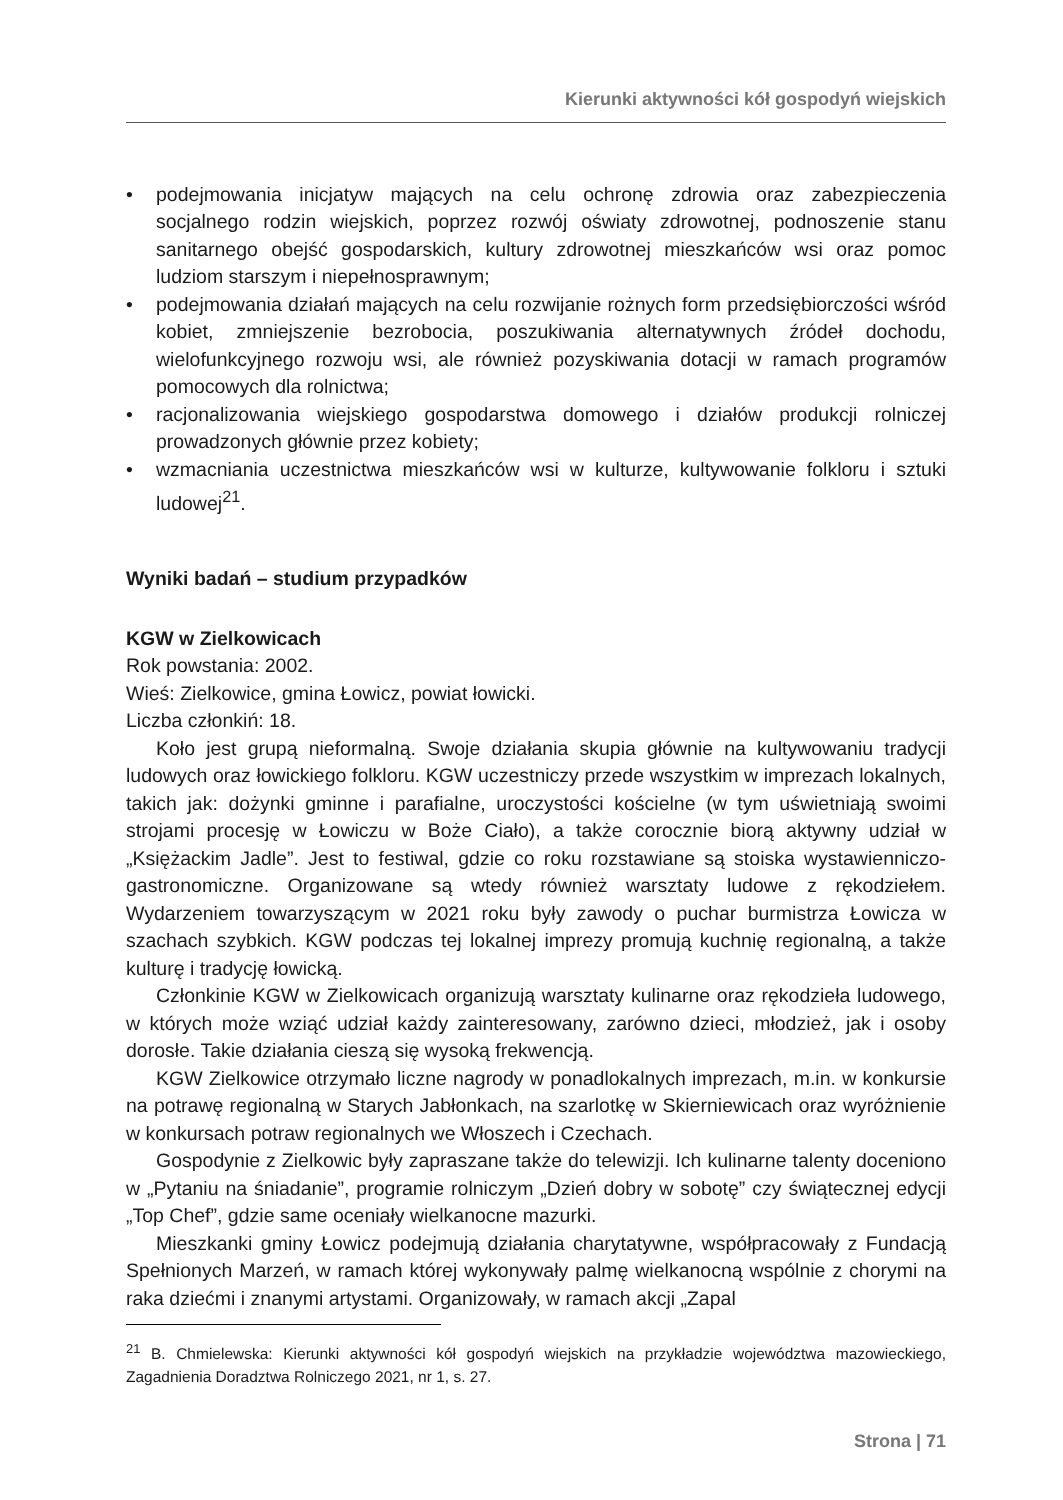Kierunki aktywności kół gospodyń wiejskich
• podejmowania inicjatyw mających na celu ochronę zdrowia oraz zabezpieczenia socjalnego rodzin wiejskich, poprzez rozwój oświaty zdrowotnej, podnoszenie stanu sanitarnego obejść gospodarskich, kultury zdrowotnej mieszkańców wsi oraz pomoc ludziom starszym i niepełnosprawnym;
• podejmowania działań mających na celu rozwijanie rożnych form przedsiębiorczości wśród kobiet, zmniejszenie bezrobocia, poszukiwania alternatywnych źródeł dochodu, wielofunkcyjnego rozwoju wsi, ale również pozyskiwania dotacji w ramach programów pomocowych dla rolnictwa;
• racjonalizowania wiejskiego gospodarstwa domowego i działów produkcji rolniczej prowadzonych głównie przez kobiety;
• wzmacniania uczestnictwa mieszkańców wsi w kulturze, kultywowanie folkloru i sztuki ludowej<sup>21</sup>.
Wyniki badań – studium przypadków
KGW w Zielkowicach
Rok powstania: 2002.
Wieś: Zielkowice, gmina Łowicz, powiat łowicki.
Liczba członkiń: 18.
Koło jest grupą nieformalną. Swoje działania skupia głównie na kultywowaniu tradycji ludowych oraz łowickiego folkloru. KGW uczestniczy przede wszystkim w imprezach lokalnych, takich jak: dożynki gminne i parafialne, uroczystości kościelne (w tym uświetniają swoimi strojami procesję w Łowiczu w Boże Ciało), a także corocznie biorą aktywny udział w „Księżackim Jadle”. Jest to festiwal, gdzie co roku rozstawiane są stoiska wystawienniczo-gastronomiczne. Organizowane są wtedy również warsztaty ludowe z rękodziełem. Wydarzeniem towarzyszącym w 2021 roku były zawody o puchar burmistrza Łowicza w szachach szybkich. KGW podczas tej lokalnej imprezy promują kuchnię regionalną, a także kulturę i tradycję łowicką.
Członkinie KGW w Zielkowicach organizują warsztaty kulinarne oraz rękodzieła ludowego, w których może wziąć udział każdy zainteresowany, zarówno dzieci, młodzież, jak i osoby dorosłe. Takie działania cieszą się wysoką frekwencją.
KGW Zielkowice otrzymało liczne nagrody w ponadlokalnych imprezach, m.in. w konkursie na potrawę regionalną w Starych Jabłonkach, na szarlotkę w Skierniewicach oraz wyróżnienie w konkursach potraw regionalnych we Włoszech i Czechach.
Gospodynie z Zielkowic były zapraszane także do telewizji. Ich kulinarne talenty doceniono w „Pytaniu na śniadanie”, programie rolniczym „Dzień dobry w sobotę” czy świątecznej edycji „Top Chef”, gdzie same oceniały wielkanocne mazurki.
Mieszkanki gminy Łowicz podejmują działania charytatywne, współpracowały z Fundacją Spełnionych Marzeń, w ramach której wykonywały palmę wielkanocną wspólnie z chorymi na raka dziećmi i znanymi artystami. Organizowały, w ramach akcji „Zapal
<sup>21</sup> B. Chmielewska: Kierunki aktywności kół gospodyń wiejskich na przykładzie województwa mazowieckiego, Zagadnienia Doradztwa Rolniczego 2021, nr 1, s. 27.
Strona | 71